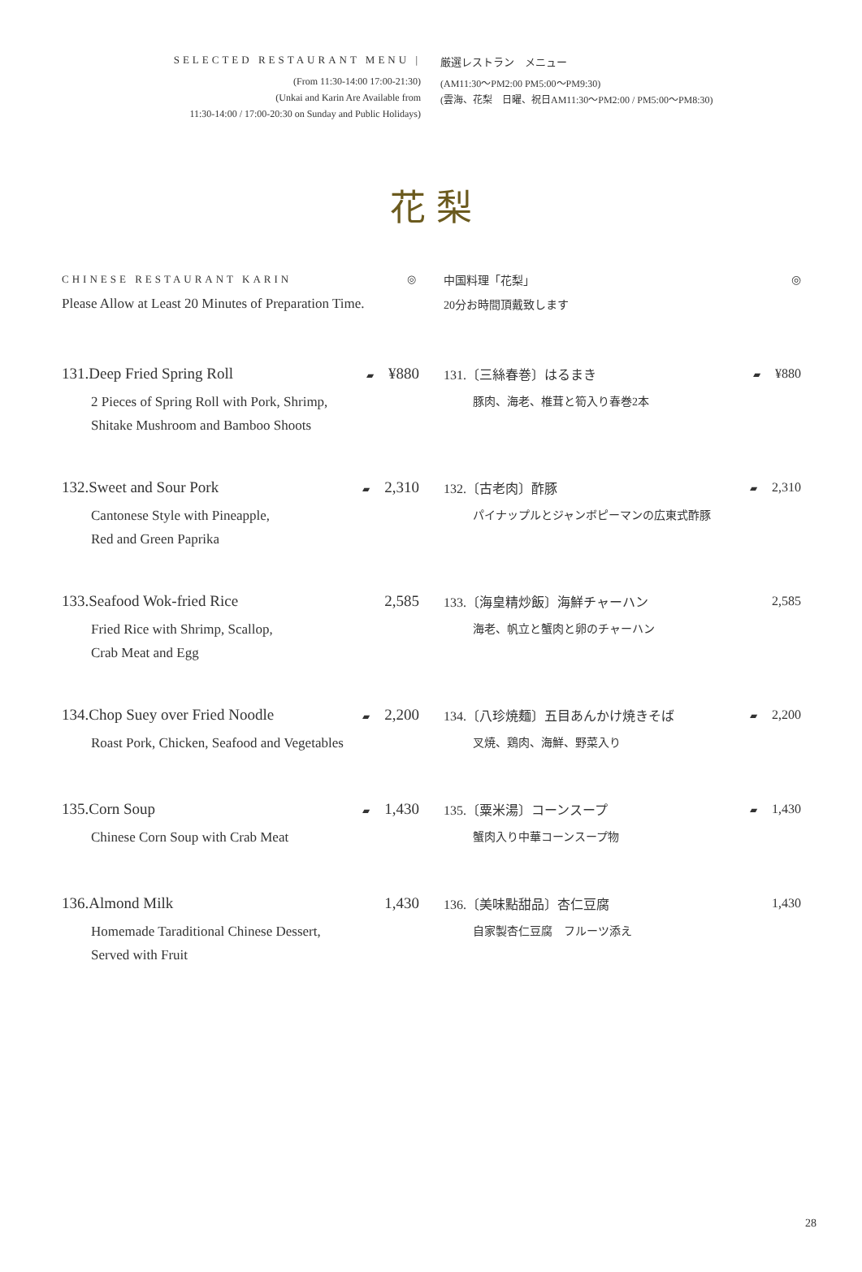SELECTED RESTAURANT MENU |
(From 11:30-14:00 17:00-21:30)
(Unkai and Karin Are Available from
11:30-14:00 / 17:00-20:30 on Sunday and Public Holidays)
厳選レストラン　メニュー
(AM11:30〜PM2:00 PM5:00〜PM9:30)
(雲海、花梨　日曜、祝日AM11:30〜PM2:00 / PM5:00〜PM8:30)
花 梨
CHINESE RESTAURANT KARIN ◎
Please Allow at Least 20 Minutes of Preparation Time.
131.Deep Fried Spring Roll ▰ ¥880
2 Pieces of Spring Roll with Pork, Shrimp,
Shitake Mushroom and Bamboo Shoots
132.Sweet and Sour Pork ▰ 2,310
Cantonese Style with Pineapple,
Red and Green Paprika
133.Seafood Wok-fried Rice 2,585
Fried Rice with Shrimp, Scallop,
Crab Meat and Egg
134.Chop Suey over Fried Noodle ▰ 2,200
Roast Pork, Chicken, Seafood and Vegetables
135.Corn Soup ▰ 1,430
Chinese Corn Soup with Crab Meat
136.Almond Milk 1,430
Homemade Taraditional Chinese Dessert,
Served with Fruit
中国料理「花梨」 ◎
20分お時間頂戴致します
131.〔三絲春巻〕はるまき ▰ ¥880
豚肉、海老、椎茸と筍入り春巻2本
132.〔古老肉〕酢豚 ▰ 2,310
パイナップルとジャンボピーマンの広東式酢豚
133.〔海皇精炒飯〕海鮮チャーハン 2,585
海老、帆立と蟹肉と卵のチャーハン
134.〔八珍焼麺〕五目あんかけ焼きそば ▰ 2,200
叉焼、鶏肉、海鮮、野菜入り
135.〔粟米湯〕コーンスープ ▰ 1,430
蟹肉入り中華コーンスープ物
136.〔美味點甜品〕杏仁豆腐 1,430
自家製杏仁豆腐　フルーツ添え
28